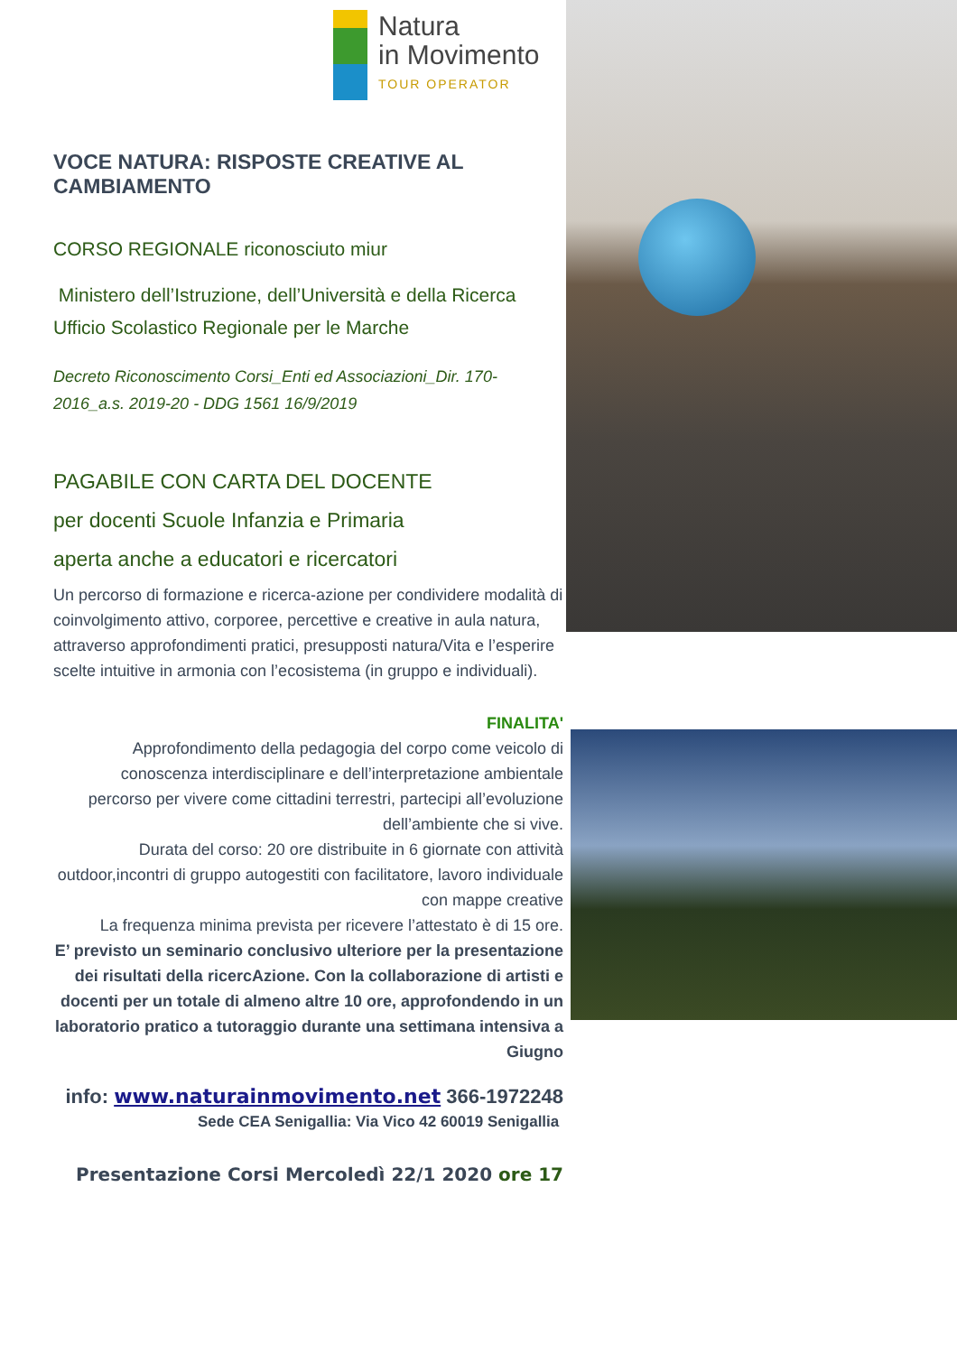Natura
in Movimento
TOUR OPERATOR
VOCE NATURA: RISPOSTE CREATIVE AL CAMBIAMENTO
CORSO REGIONALE riconosciuto miur
Ministero dell’Istruzione, dell’Università e della Ricerca Ufficio Scolastico Regionale per le Marche
Decreto Riconoscimento Corsi_Enti ed Associazioni_Dir. 170-2016_a.s. 2019-20 - DDG 1561 16/9/2019
PAGABILE CON CARTA DEL DOCENTE
per docenti Scuole Infanzia e Primaria
aperta anche a educatori e ricercatori
Un percorso di formazione e ricerca-azione per condividere modalità di coinvolgimento attivo, corporee, percettive e creative in aula natura, attraverso approfondimenti pratici, presupposti natura/Vita e l’esperire scelte intuitive in armonia con l’ecosistema (in gruppo e individuali).
FINALITA'
Approfondimento della pedagogia del corpo come veicolo di conoscenza interdisciplinare e dell’interpretazione ambientale percorso per vivere come cittadini terrestri, partecipi all’evoluzione dell’ambiente che si vive.
Durata del corso: 20 ore distribuite in 6 giornate con attività outdoor,incontri di gruppo autogestiti con facilitatore, lavoro individuale con mappe creative
La frequenza minima prevista per ricevere l’attestato è di 15 ore.
E’ previsto un seminario conclusivo ulteriore per la presentazione dei risultati della ricercAzione. Con la collaborazione di artisti e docenti per un totale di almeno altre 10 ore, approfondendo in un laboratorio pratico a tutoraggio durante una settimana intensiva a Giugno
info: www.naturainmovimento.net 366-1972248
Sede CEA Senigallia: Via Vico 42 60019 Senigallia
Presentazione Corsi Mercoledì 22/1 2020 ore 17